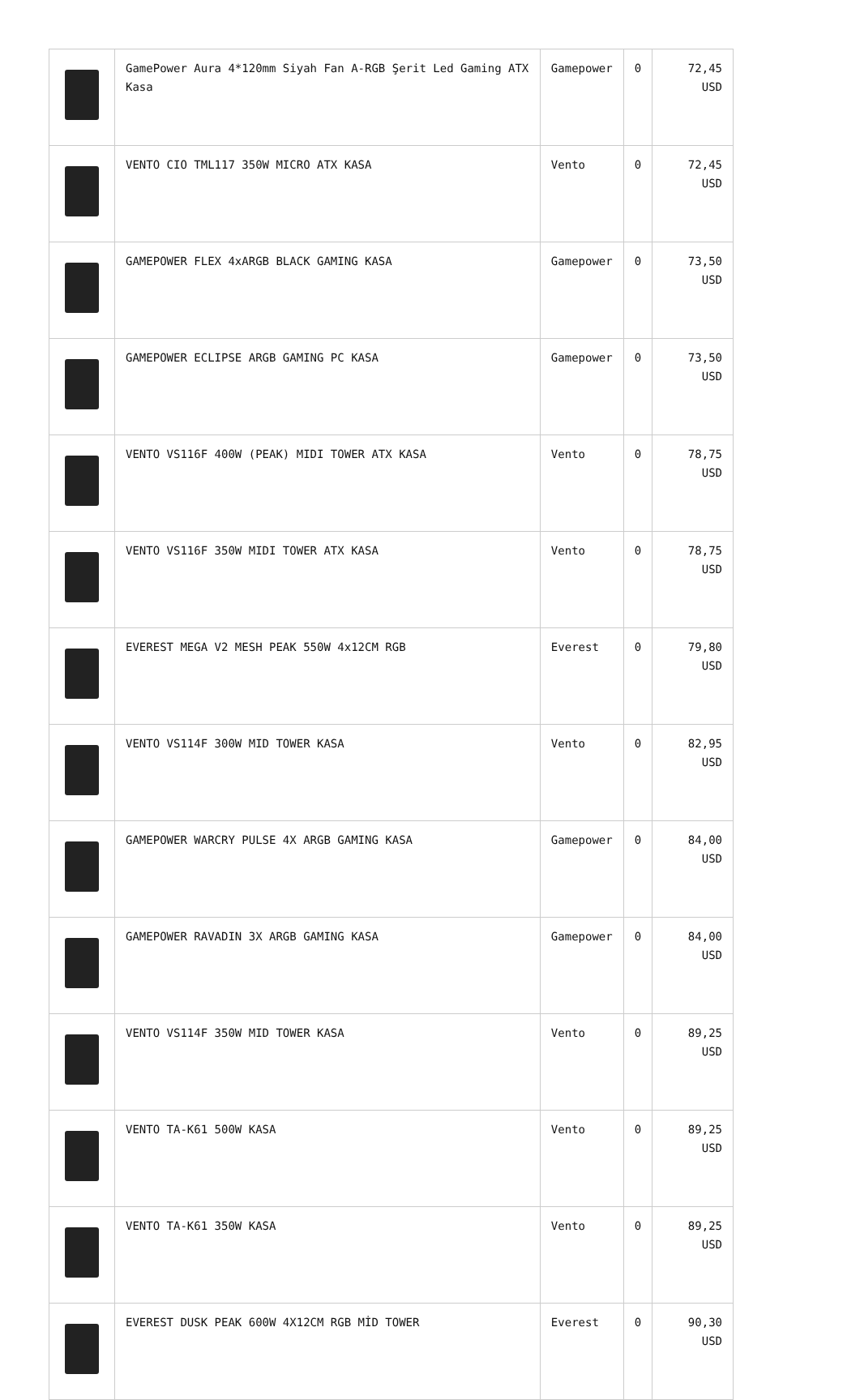| | GamePower Aura 4*120mm Siyah Fan A-RGB Şerit Led Gaming ATX Kasa | Gamepower | 0 | 72,45 USD |
| | VENTO CIO TML117 350W MICRO ATX KASA | Vento | 0 | 72,45 USD |
| | GAMEPOWER FLEX 4xARGB BLACK GAMING KASA | Gamepower | 0 | 73,50 USD |
| | GAMEPOWER ECLIPSE ARGB GAMING PC KASA | Gamepower | 0 | 73,50 USD |
| | VENTO VS116F 400W (PEAK) MIDI TOWER ATX KASA | Vento | 0 | 78,75 USD |
| | VENTO VS116F 350W MIDI TOWER ATX KASA | Vento | 0 | 78,75 USD |
| | EVEREST MEGA V2 MESH PEAK 550W 4x12CM RGB | Everest | 0 | 79,80 USD |
| | VENTO VS114F 300W MID TOWER KASA | Vento | 0 | 82,95 USD |
| | GAMEPOWER WARCRY PULSE 4X ARGB GAMING KASA | Gamepower | 0 | 84,00 USD |
| | GAMEPOWER RAVADIN 3X ARGB GAMING KASA | Gamepower | 0 | 84,00 USD |
| | VENTO VS114F 350W MID TOWER KASA | Vento | 0 | 89,25 USD |
| | VENTO TA-K61 500W KASA | Vento | 0 | 89,25 USD |
| | VENTO TA-K61 350W KASA | Vento | 0 | 89,25 USD |
| | EVEREST DUSK PEAK 600W 4X12CM RGB MİD TOWER | Everest | 0 | 90,30 USD |